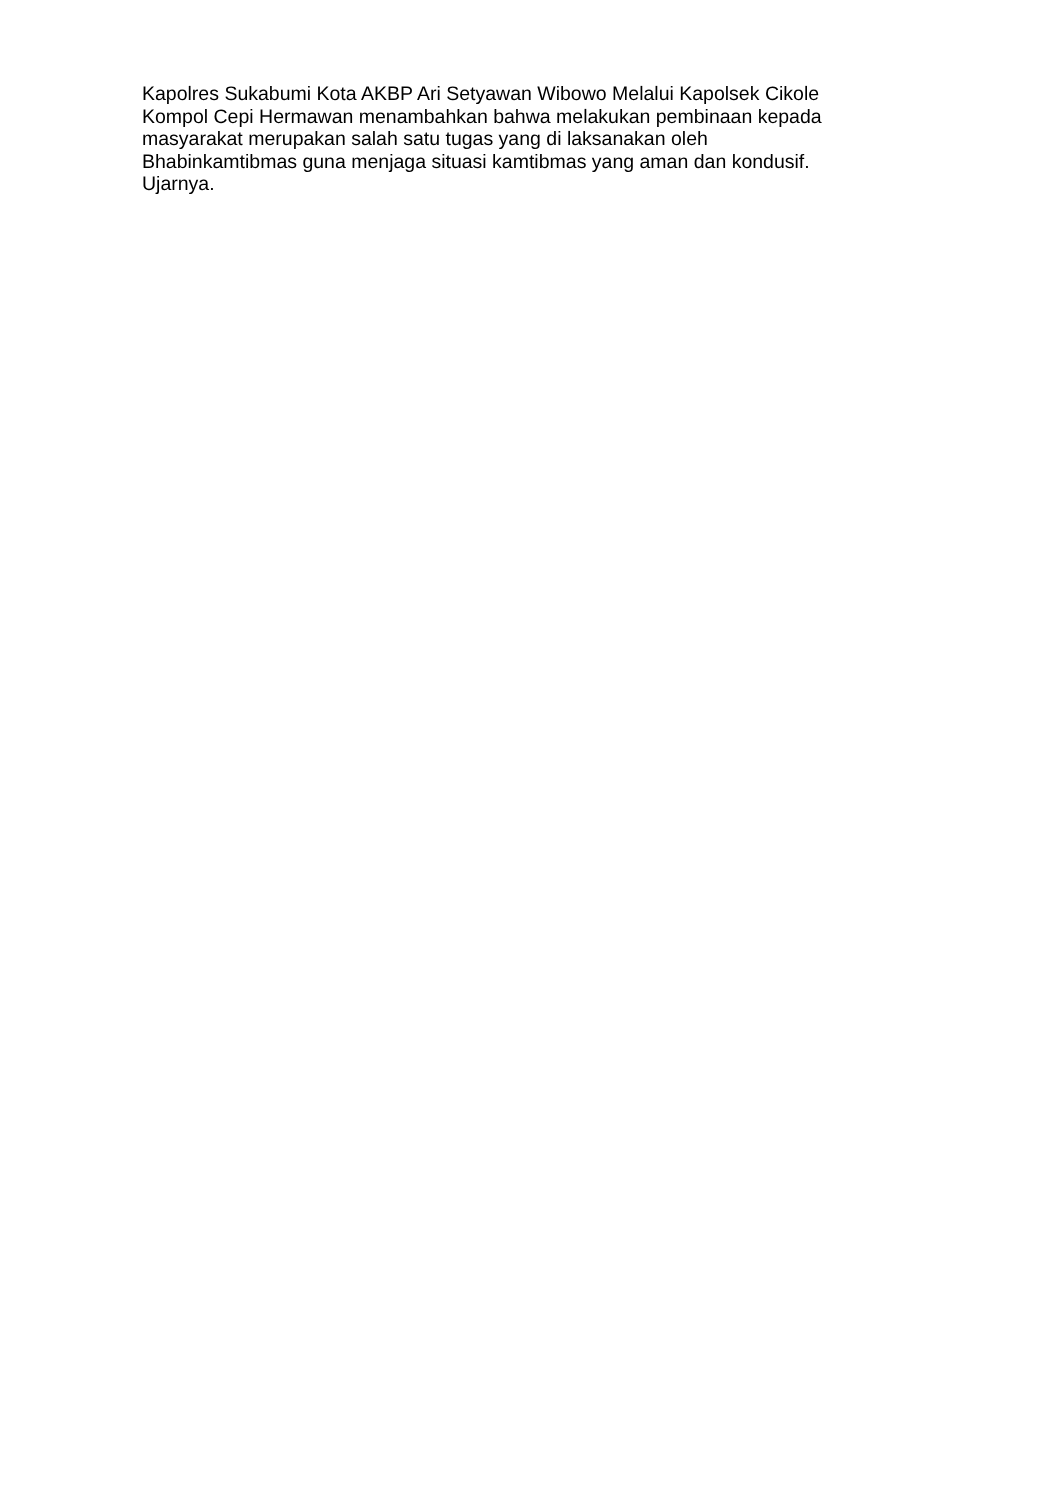Kapolres Sukabumi Kota AKBP Ari Setyawan Wibowo Melalui Kapolsek Cikole
Kompol Cepi Hermawan menambahkan bahwa melakukan pembinaan kepada
masyarakat merupakan salah satu tugas yang di laksanakan oleh
Bhabinkamtibmas guna menjaga situasi kamtibmas yang aman dan kondusif.
Ujarnya.